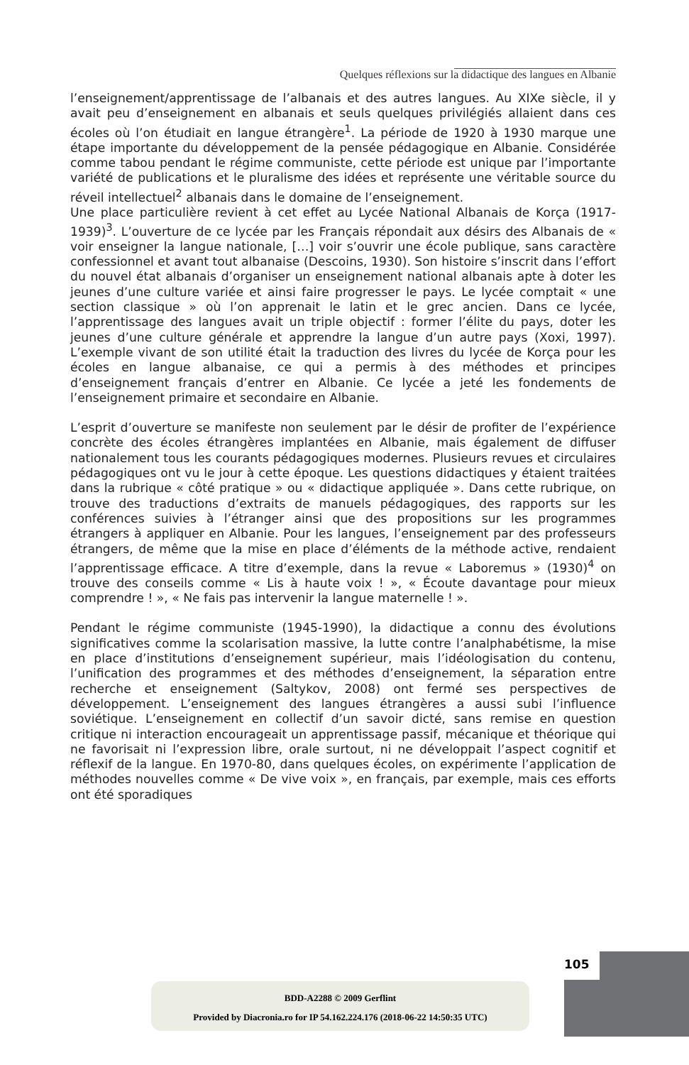Quelques réflexions sur la didactique des langues en Albanie
l’enseignement/apprentissage de l’albanais et des autres langues. Au XIXe siècle, il y avait peu d’enseignement en albanais et seuls quelques privilégiés allaient dans ces écoles où l’on étudiait en langue étrangère<sup>1</sup>. La période de 1920 à 1930 marque une étape importante du développement de la pensée pédagogique en Albanie. Considérée comme tabou pendant le régime communiste, cette période est unique par l’importante variété de publications et le pluralisme des idées et représente une véritable source du réveil intellectuel<sup>2</sup> albanais dans le domaine de l’enseignement.
Une place particulière revient à cet effet au Lycée National Albanais de Korça (1917-1939)<sup>3</sup>. L’ouverture de ce lycée par les Français répondait aux désirs des Albanais de « voir enseigner la langue nationale, […] voir s’ouvrir une école publique, sans caractère confessionnel et avant tout albanaise (Descoins, 1930). Son histoire s’inscrit dans l’effort du nouvel état albanais d’organiser un enseignement national albanais apte à doter les jeunes d’une culture variée et ainsi faire progresser le pays. Le lycée comptait « une section classique » où l’on apprenait le latin et le grec ancien. Dans ce lycée, l’apprentissage des langues avait un triple objectif : former l’élite du pays, doter les jeunes d’une culture générale et apprendre la langue d’un autre pays (Xoxi, 1997). L’exemple vivant de son utilité était la traduction des livres du lycée de Korça pour les écoles en langue albanaise, ce qui a permis à des méthodes et principes d’enseignement français d’entrer en Albanie. Ce lycée a jeté les fondements de l’enseignement primaire et secondaire en Albanie.
L’esprit d’ouverture se manifeste non seulement par le désir de profiter de l’expérience concrète des écoles étrangères implantées en Albanie, mais également de diffuser nationalement tous les courants pédagogiques modernes. Plusieurs revues et circulaires pédagogiques ont vu le jour à cette époque. Les questions didactiques y étaient traitées dans la rubrique « côté pratique » ou « didactique appliquée ». Dans cette rubrique, on trouve des traductions d’extraits de manuels pédagogiques, des rapports sur les conférences suivies à l’étranger ainsi que des propositions sur les programmes étrangers à appliquer en Albanie. Pour les langues, l’enseignement par des professeurs étrangers, de même que la mise en place d’éléments de la méthode active, rendaient l’apprentissage efficace. A titre d’exemple, dans la revue « Laboremus » (1930)<sup>4</sup> on trouve des conseils comme « Lis à haute voix ! », « Écoute davantage pour mieux comprendre ! », « Ne fais pas intervenir la langue maternelle ! ».
Pendant le régime communiste (1945-1990), la didactique a connu des évolutions significatives comme la scolarisation massive, la lutte contre l’analphabétisme, la mise en place d’institutions d’enseignement supérieur, mais l’idéologisation du contenu, l’unification des programmes et des méthodes d’enseignement, la séparation entre recherche et enseignement (Saltykov, 2008) ont fermé ses perspectives de développement. L’enseignement des langues étrangères a aussi subi l’influence soviétique. L’enseignement en collectif d’un savoir dicté, sans remise en question critique ni interaction encourageait un apprentissage passif, mécanique et théorique qui ne favorisait ni l’expression libre, orale surtout, ni ne développait l’aspect cognitif et réflexif de la langue. En 1970-80, dans quelques écoles, on expérimente l’application de méthodes nouvelles comme « De vive voix », en français, par exemple, mais ces efforts ont été sporadiques
105
BDD-A2288 © 2009 Gerflint
Provided by Diacronia.ro for IP 54.162.224.176 (2018-06-22 14:50:35 UTC)